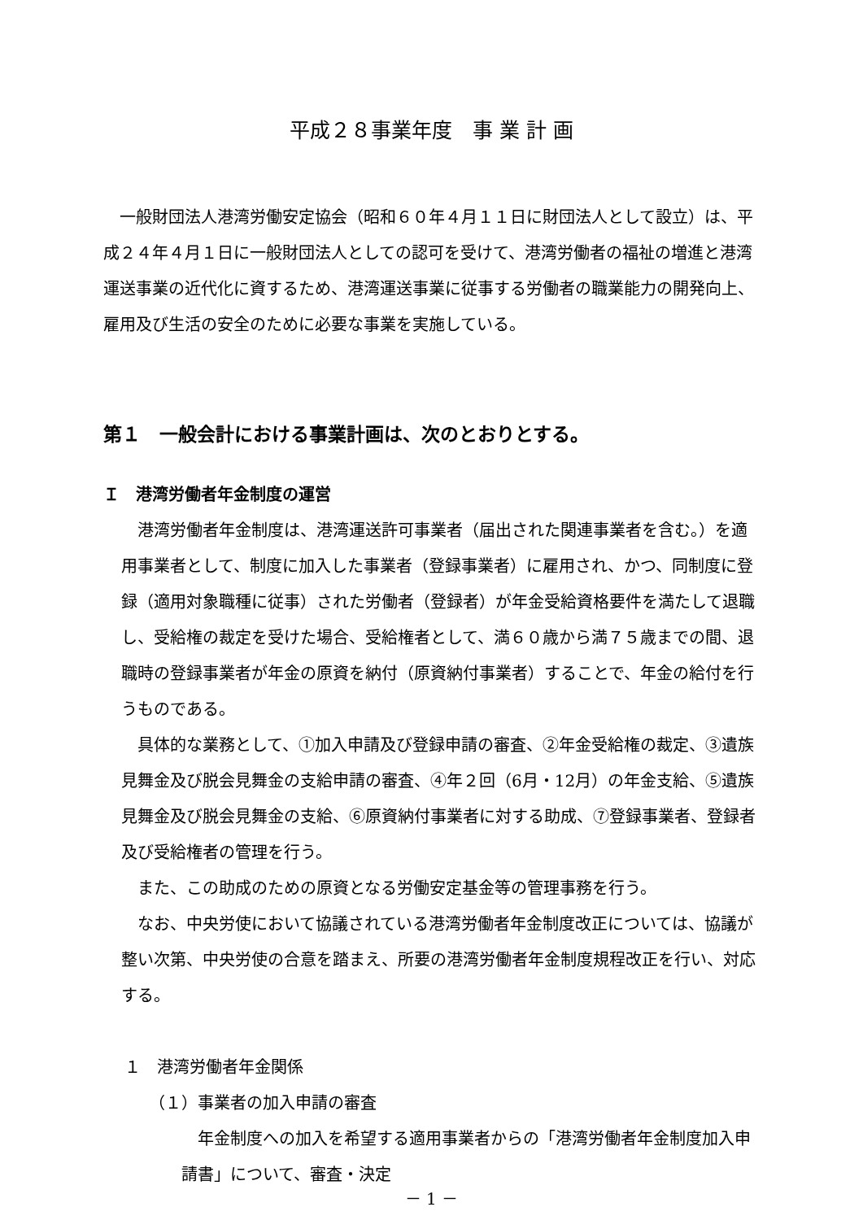平成２８事業年度　事 業 計 画
　一般財団法人港湾労働安定協会（昭和６０年４月１１日に財団法人として設立）は、平成２４年４月１日に一般財団法人としての認可を受けて、港湾労働者の福祉の増進と港湾運送事業の近代化に資するため、港湾運送事業に従事する労働者の職業能力の開発向上、雇用及び生活の安全のために必要な事業を実施している。
第１　一般会計における事業計画は、次のとおりとする。
Ｉ　港湾労働者年金制度の運営
　港湾労働者年金制度は、港湾運送許可事業者（届出された関連事業者を含む。）を適用事業者として、制度に加入した事業者（登録事業者）に雇用され、かつ、同制度に登録（適用対象職種に従事）された労働者（登録者）が年金受給資格要件を満たして退職し、受給権の裁定を受けた場合、受給権者として、満６０歳から満７５歳までの間、退職時の登録事業者が年金の原資を納付（原資納付事業者）することで、年金の給付を行うものである。
　具体的な業務として、①加入申請及び登録申請の審査、②年金受給権の裁定、③遺族見舞金及び脱会見舞金の支給申請の審査、④年２回（6月・12月）の年金支給、⑤遺族見舞金及び脱会見舞金の支給、⑥原資納付事業者に対する助成、⑦登録事業者、登録者及び受給権者の管理を行う。
　また、この助成のための原資となる労働安定基金等の管理事務を行う。
　なお、中央労使において協議されている港湾労働者年金制度改正については、協議が整い次第、中央労使の合意を踏まえ、所要の港湾労働者年金制度規程改正を行い、対応する。
１　港湾労働者年金関係
（１）事業者の加入申請の審査
　年金制度への加入を希望する適用事業者からの「港湾労働者年金制度加入申請書」について、審査・決定
－ 1 －